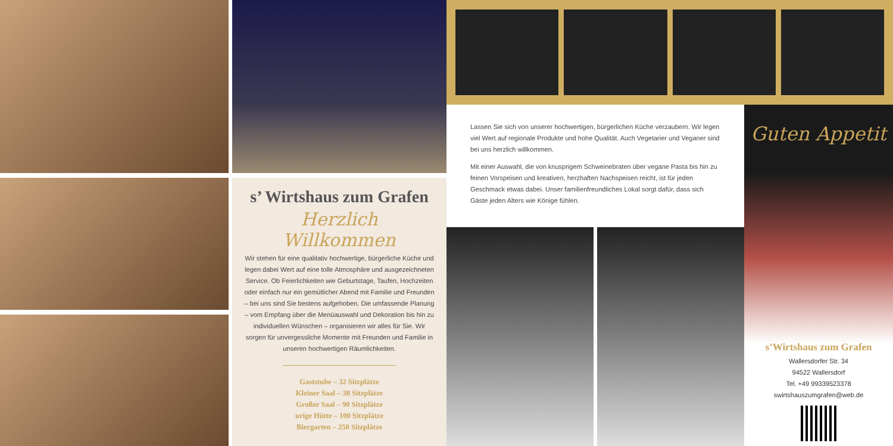s’ Wirtshaus zum Grafen
Herzlich Willkommen
Wir stehen für eine qualitativ hochwertige, bürgerliche Küche und legen dabei Wert auf eine tolle Atmosphäre und ausgezeichneten Service. Ob Feierlichkeiten wie Geburtstage, Taufen, Hochzeiten oder einfach nur ein gemütlicher Abend mit Familie und Freunden – bei uns sind Sie bestens aufgehoben. Die umfassende Planung – vom Empfang über die Menüauswahl und Dekoration bis hin zu individuellen Wünschen – organisieren wir alles für Sie. Wir sorgen für unvergessliche Momente mit Freunden und Familie in unseren hochwertigen Räumlichkeiten.
Gaststube – 32 Sitzplätze
Kleiner Saal – 38 Sitzplätze
Großer Saal – 90 Sitzplätze
urige Hütte – 100 Sitzplätze
Biergarten – 250 Sitzplätze
Lassen Sie sich von unserer hochwertigen, bürgerlichen Küche verzaubern. Wir legen viel Wert auf regionale Produkte und hohe Qualität. Auch Vegetarier und Veganer sind bei uns herzlich willkommen.
Mit einer Auswahl, die von knusprigem Schweinebraten über vegane Pasta bis hin zu feinen Vorspeisen und kreativen, herzhaften Nachspeisen reicht, ist für jeden Geschmack etwas dabei. Unser familienfreundliches Lokal sorgt dafür, dass sich Gäste jeden Alters wie Könige fühlen.
Guten Appetit
s’Wirtshaus zum Grafen
Wallersdorfer Str. 34
94522 Wallersdorf
Tel. +49 99339523378
swirtshauszumgrafen@web.de